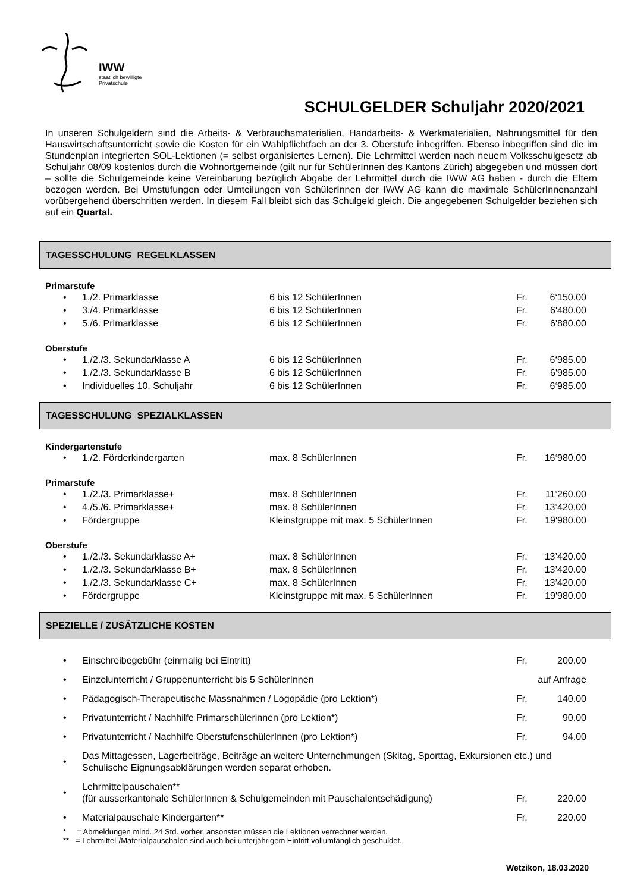IWW
staatlich bewilligte
Privatschule
SCHULGELDER Schuljahr 2020/2021
In unseren Schulgeldern sind die Arbeits- & Verbrauchsmaterialien, Handarbeits- & Werkmaterialien, Nahrungsmittel für den Hauswirtschaftsunterricht sowie die Kosten für ein Wahlpflichtfach an der 3. Oberstufe inbegriffen. Ebenso inbegriffen sind die im Stundenplan integrierten SOL-Lektionen (= selbst organisiertes Lernen). Die Lehrmittel werden nach neuem Volksschulgesetz ab Schuljahr 08/09 kostenlos durch die Wohnortgemeinde (gilt nur für SchülerInnen des Kantons Zürich) abgegeben und müssen dort – sollte die Schulgemeinde keine Vereinbarung bezüglich Abgabe der Lehrmittel durch die IWW AG haben - durch die Eltern bezogen werden. Bei Umstufungen oder Umteilungen von SchülerInnen der IWW AG kann die maximale SchülerInnenanzahl vorübergehend überschritten werden. In diesem Fall bleibt sich das Schulgeld gleich. Die angegebenen Schulgelder beziehen sich auf ein Quartal.
TAGESSCHULUNG REGELKLASSEN
Primarstufe
| • | 1./2. Primarklasse | 6 bis 12 SchülerInnen | Fr. | 6‘150.00 |
| • | 3./4. Primarklasse | 6 bis 12 SchülerInnen | Fr. | 6'480.00 |
| • | 5./6. Primarklasse | 6 bis 12 SchülerInnen | Fr. | 6'880.00 |
Oberstufe
| • | 1./2./3. Sekundarklasse A | 6 bis 12 SchülerInnen | Fr. | 6‘985.00 |
| • | 1./2./3. Sekundarklasse B | 6 bis 12 SchülerInnen | Fr. | 6'985.00 |
| • | Individuelles 10. Schuljahr | 6 bis 12 SchülerInnen | Fr. | 6‘985.00 |
TAGESSCHULUNG SPEZIALKLASSEN
Kindergartenstufe
| • | 1./2. Förderkindergarten | max. 8 SchülerInnen | Fr. | 16‘980.00 |
Primarstufe
| • | 1./2./3. Primarklasse+ | max. 8 SchülerInnen | Fr. | 11‘260.00 |
| • | 4./5./6. Primarklasse+ | max. 8 SchülerInnen | Fr. | 13‘420.00 |
| • | Fördergruppe | Kleinstgruppe mit max. 5 SchülerInnen | Fr. | 19'980.00 |
Oberstufe
| • | 1./2./3. Sekundarklasse A+ | max. 8 SchülerInnen | Fr. | 13’420.00 |
| • | 1./2./3. Sekundarklasse B+ | max. 8 SchülerInnen | Fr. | 13’420.00 |
| • | 1./2./3. Sekundarklasse C+ | max. 8 SchülerInnen | Fr. | 13’420.00 |
| • | Fördergruppe | Kleinstgruppe mit max. 5 SchülerInnen | Fr. | 19'980.00 |
SPEZIELLE / ZUSÄTZLICHE KOSTEN
| • | Einschreibegebühr (einmalig bei Eintritt) | Fr. | 200.00 |
| • | Einzelunterricht / Gruppenunterricht bis 5 SchülerInnen | auf Anfrage | |
| • | Pädagogisch-Therapeutische Massnahmen / Logopädie (pro Lektion*) | Fr. | 140.00 |
| • | Privatunterricht / Nachhilfe Primarschülerinnen (pro Lektion*) | Fr. | 90.00 |
| • | Privatunterricht / Nachhilfe OberstufenschülerInnen (pro Lektion*) | Fr. | 94.00 |
| • | Das Mittagessen, Lagerbeiträge, Beiträge an weitere Unternehmungen (Skitag, Sporttag, Exkursionen etc.) und Schulische Eignungsabklärungen werden separat erhoben. | | |
| • | Lehrmittelpauschalen** (für ausserkantonale SchülerInnen & Schulgemeinden mit Pauschalentschädigung) | Fr. | 220.00 |
| • | Materialpauschale Kindergarten** | Fr. | 220.00 |
* = Abmeldungen mind. 24 Std. vorher, ansonsten müssen die Lektionen verrechnet werden.
** = Lehrmittel-/Materialpauschalen sind auch bei unterjährigem Eintritt vollumfänglich geschuldet.
Wetzikon, 18.03.2020